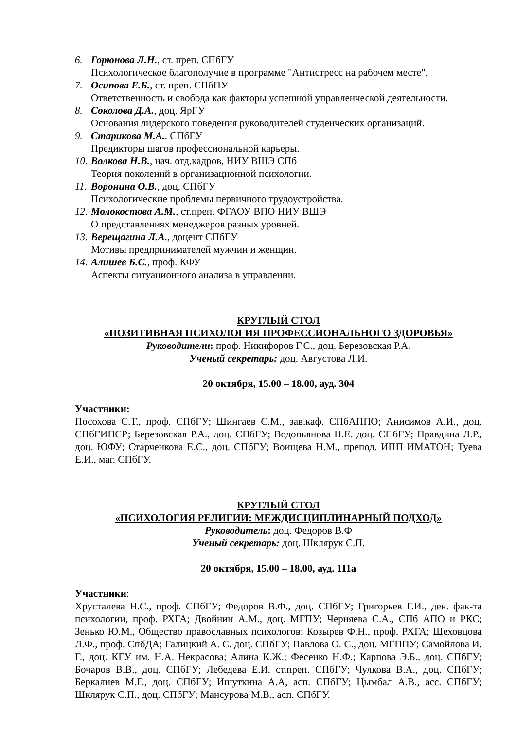6. Горюнова Л.Н., ст. преп. СПбГУ
Психологическое благополучие в программе "Антистресс на рабочем месте".
7. Осипова Е.Б., ст. преп. СПбПУ
Ответственность и свобода как факторы успешной управленческой деятельности.
8. Соколова Д.А., доц. ЯрГУ
Основания лидерского поведения руководителей студенческих организаций.
9. Старикова М.А., СПбГУ
Предикторы шагов профессиональной карьеры.
10.
Волкова Н.В., нач. отд.кадров, НИУ ВШЭ СПб
Теория поколений в организационной психологии.
11.
Воронина О.В., доц. СПбГУ
Психологические проблемы первичного трудоустройства.
12.
Молокостова А.М., ст.преп. ФГАОУ ВПО НИУ ВШЭ
О представлениях менеджеров разных уровней.
13.
Верещагина Л.А., доцент СПбГУ
Мотивы предпринимателей мужчин и женщин.
14.
Алишев Б.С., проф. КФУ
Аспекты ситуационного анализа в управлении.
КРУГЛЫЙ СТОЛ
«ПОЗИТИВНАЯ ПСИХОЛОГИЯ ПРОФЕССИОНАЛЬНОГО ЗДОРОВЬЯ»
Руководители: проф. Никифоров Г.С., доц. Березовская Р.А.
Ученый секретарь: доц. Августова Л.И.
20 октября, 15.00 – 18.00, ауд. 304
Участники:
Посохова С.Т., проф. СПбГУ; Шингаев С.М., зав.каф. СПбАППО; Анисимов А.И., доц. СПбГИПСР; Березовская Р.А., доц. СПбГУ; Водопьянова Н.Е. доц. СПбГУ; Правдина Л.Р., доц. ЮФУ; Старченкова Е.С., доц. СПбГУ; Воищева Н.М., препод. ИПП ИМАТОН; Туева Е.И., маг. СПбГУ.
КРУГЛЫЙ СТОЛ
«ПСИХОЛОГИЯ РЕЛИГИИ: МЕЖДИСЦИПЛИНАРНЫЙ ПОДХОД»
Руководитель: доц. Федоров В.Ф
Ученый секретарь: доц. Шклярук С.П.
20 октября, 15.00 – 18.00, ауд. 111а
Участники:
Хрусталева Н.С., проф. СПбГУ; Федоров В.Ф., доц. СПбГУ; Григорьев Г.И., дек. фак-та психологии, проф. РХГА; Двойнин А.М., доц. МГПУ; Черняева С.А., СПб АПО и РКС; Зенько Ю.М., Общество православных психологов; Козырев Ф.Н., проф. РХГА; Шеховцова Л.Ф., проф. СпбДА; Галицкий А. С. доц. СПбГУ; Павлова О. С., доц. МГППУ; Самойлова И. Г., доц. КГУ им. Н.А. Некрасова; Алина К.Ж.; Фесенко Н.Ф.; Карпова Э.Б., доц. СПбГУ; Бочаров В.В., доц. СПбГУ; Лебедева Е.И. ст.преп. СПбГУ; Чулкова В.А., доц. СПбГУ; Беркалиев М.Г., доц. СПбГУ; Ишуткина А.А, асп. СПбГУ; Цымбал А.В., асс. СПбГУ; Шклярук С.П., доц. СПбГУ; Мансурова М.В., асп. СПбГУ.